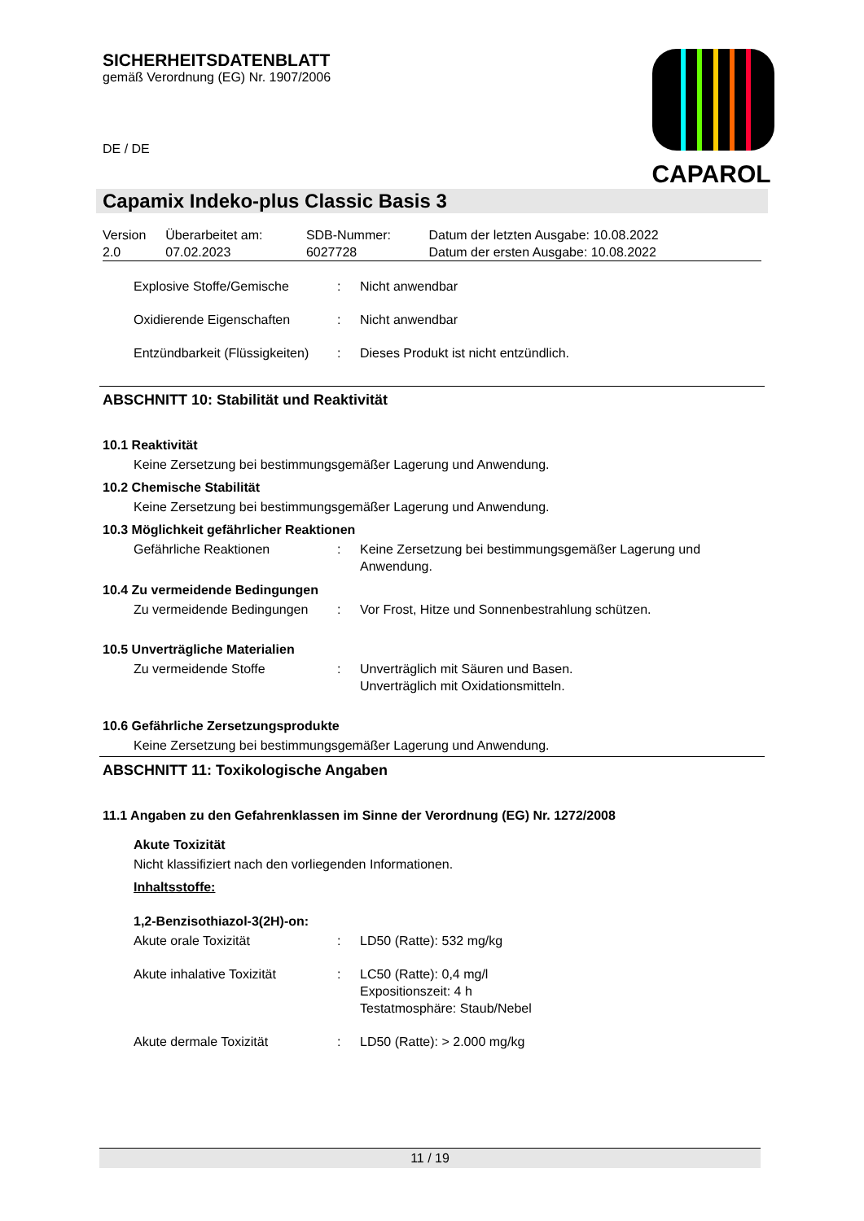CAPAROL
SICHERHEITSDATENBLATT
gemäß Verordnung (EG) Nr. 1907/2006
DE / DE
Capamix Indeko-plus Classic Basis 3
| Version 2.0 | Überarbeitet am: 07.02.2023 | SDB-Nummer: 6027728 | Datum der letzten Ausgabe: 10.08.2022 Datum der ersten Ausgabe: 10.08.2022 |
| Explosive Stoffe/Gemische | : | Nicht anwendbar |
| Oxidierende Eigenschaften | : | Nicht anwendbar |
| Entzündbarkeit (Flüssigkeiten) | : | Dieses Produkt ist nicht entzündlich. |
ABSCHNITT 10: Stabilität und Reaktivität
10.1 Reaktivität
Keine Zersetzung bei bestimmungsgemäßer Lagerung und Anwendung.
10.2 Chemische Stabilität
Keine Zersetzung bei bestimmungsgemäßer Lagerung und Anwendung.
10.3 Möglichkeit gefährlicher Reaktionen
| Gefährliche Reaktionen | : | Keine Zersetzung bei bestimmungsgemäßer Lagerung und Anwendung. |
10.4 Zu vermeidende Bedingungen
| Zu vermeidende Bedingungen | : | Vor Frost, Hitze und Sonnenbestrahlung schützen. |
10.5 Unverträgliche Materialien
| Zu vermeidende Stoffe | : | Unverträglich mit Säuren und Basen. Unverträglich mit Oxidationsmitteln. |
10.6 Gefährliche Zersetzungsprodukte
Keine Zersetzung bei bestimmungsgemäßer Lagerung und Anwendung.
ABSCHNITT 11: Toxikologische Angaben
11.1 Angaben zu den Gefahrenklassen im Sinne der Verordnung (EG) Nr. 1272/2008
Akute Toxizität
Nicht klassifiziert nach den vorliegenden Informationen.
Inhaltsstoffe:
1,2-Benzisothiazol-3(2H)-on:
| Akute orale Toxizität | : | LD50 (Ratte): 532 mg/kg |
| Akute inhalative Toxizität | : | LC50 (Ratte): 0,4 mg/l Expositionszeit: 4 h Testatmosphäre: Staub/Nebel |
| Akute dermale Toxizität | : | LD50 (Ratte): > 2.000 mg/kg |
11 / 19